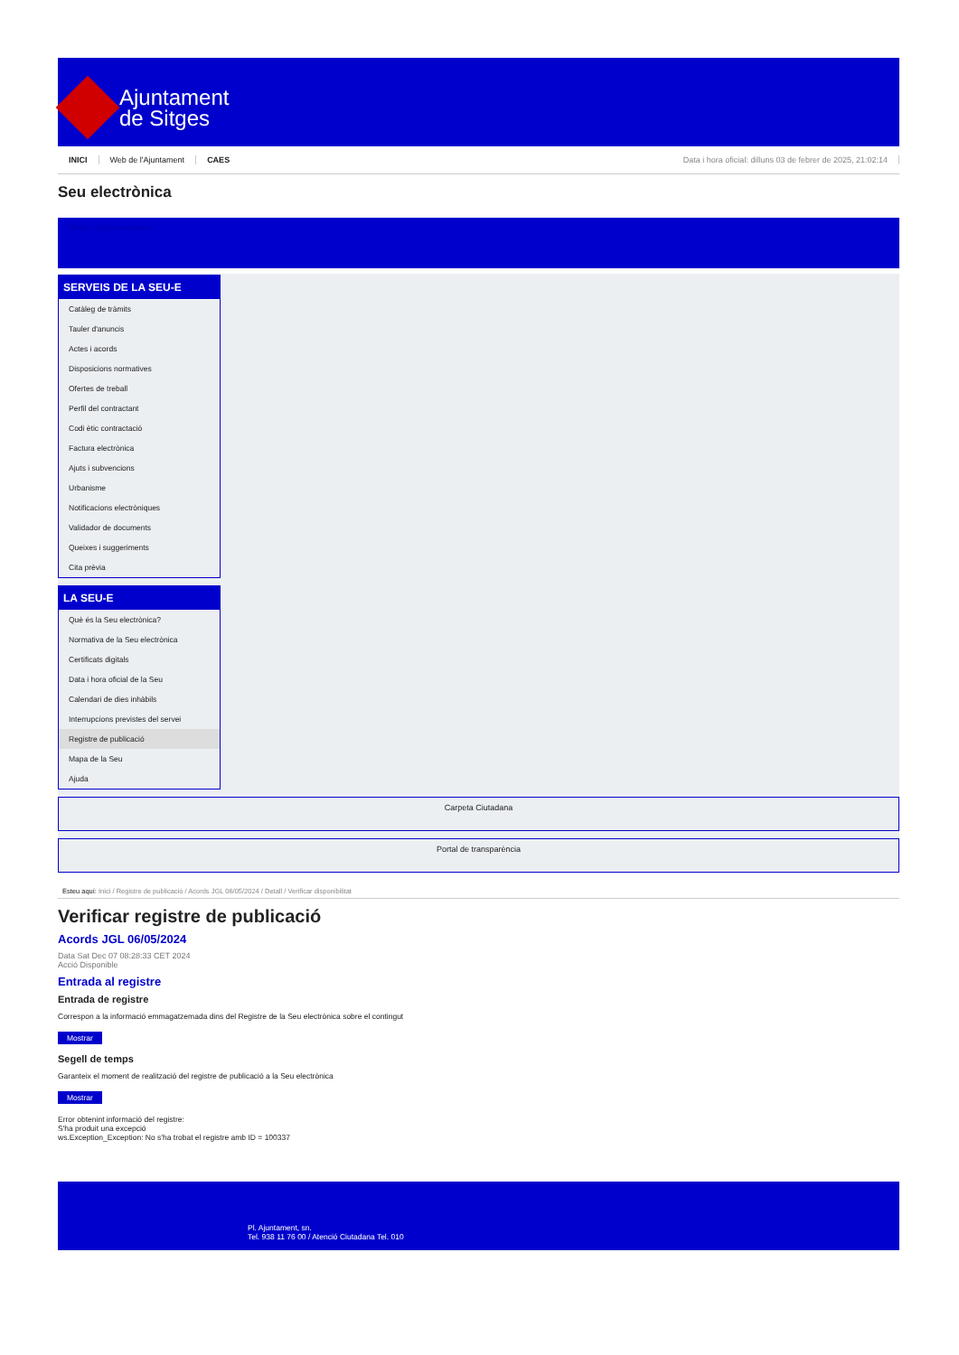Ajuntament
de Sitges
INICI Web de l'Ajuntament CAES Data i hora oficial: dilluns 03 de febrer de 2025, 21:02:14
Seu electrònica
Obtenir còpia autèntica
SERVEIS DE LA SEU-E
Catàleg de tràmits
Tauler d'anuncis
Actes i acords
Disposicions normatives
Ofertes de treball
Perfil del contractant
Codi ètic contractació
Factura electrònica
Ajuts i subvencions
Urbanisme
Notificacions electròniques
Validador de documents
Queixes i suggeriments
Cita prèvia
LA SEU-E
Què és la Seu electrònica?
Normativa de la Seu electrònica
Certificats digitals
Data i hora oficial de la Seu
Calendari de dies inhàbils
Interrupcions previstes del servei
Registre de publicació
Mapa de la Seu
Ajuda
Carpeta Ciutadana
Portal de transparència
Esteu aquí: Inici / Registre de publicació / Acords JGL 06/05/2024 / Detall / Verificar disponibilitat
Verificar registre de publicació
Acords JGL 06/05/2024
Data Sat Dec 07 08:28:33 CET 2024
Acció Disponible
Entrada al registre
Entrada de registre
Correspon a la informació emmagatzemada dins del Registre de la Seu electrònica sobre el contingut
Mostrar
Segell de temps
Garanteix el moment de realització del registre de publicació a la Seu electrònica
Mostrar
Error obtenint informació del registre:
S'ha produit una excepció
ws.Exception_Exception: No s'ha trobat el registre amb ID = 100337
Pl. Ajuntament, sn.
Tel. 938 11 76 00 / Atenció Ciutadana Tel. 010